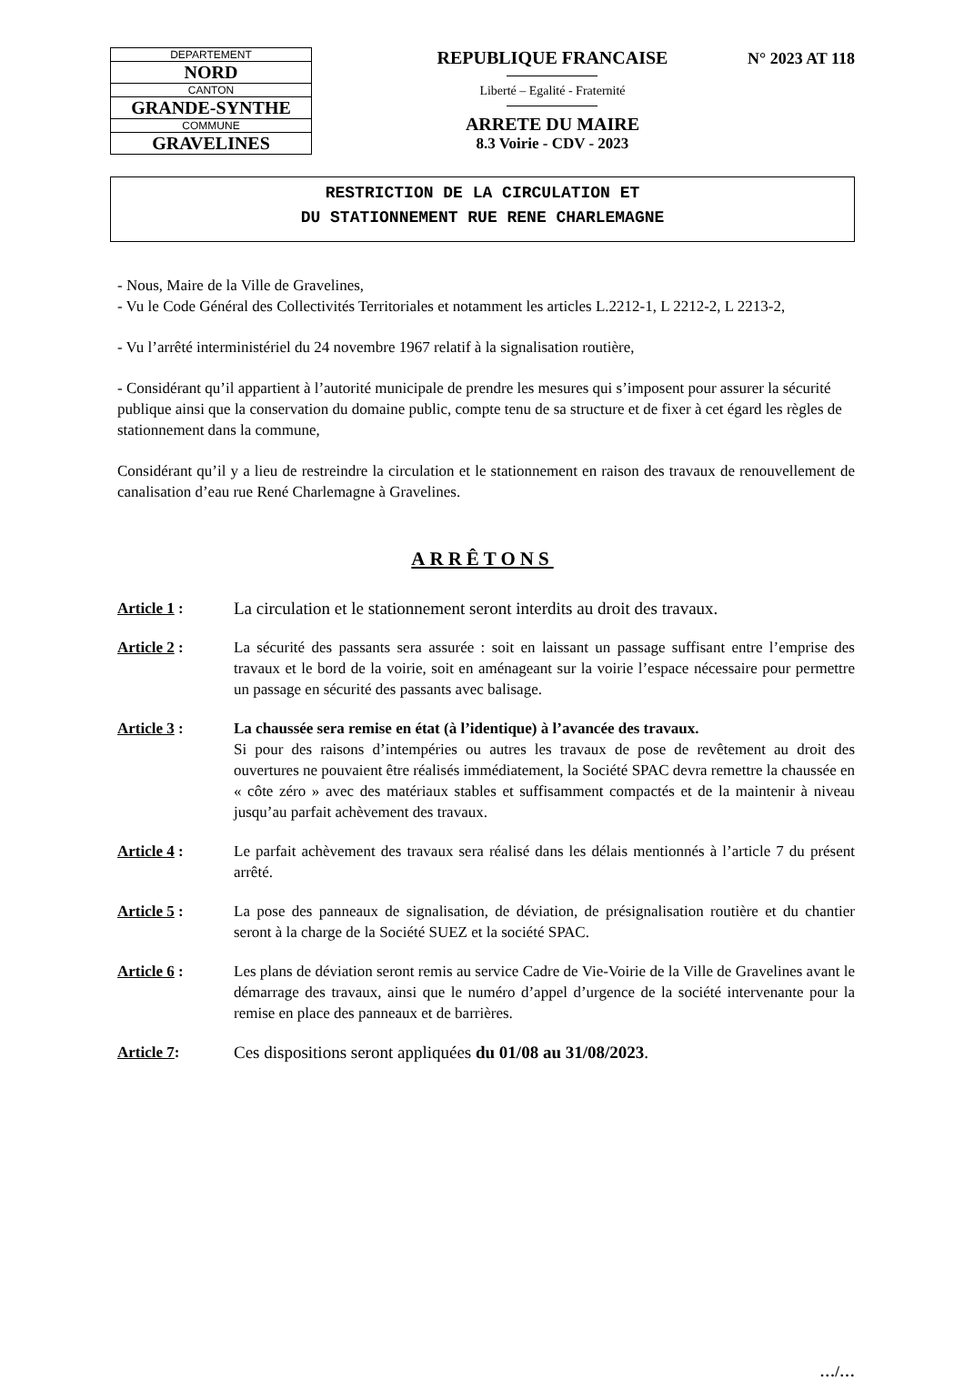| DEPARTEMENT |
| NORD |
| CANTON |
| GRANDE-SYNTHE |
| COMMUNE |
| GRAVELINES |
REPUBLIQUE FRANCAISE
Liberté – Egalité - Fraternité
ARRETE DU MAIRE
8.3 Voirie - CDV - 2023
N° 2023 AT 118
RESTRICTION DE LA CIRCULATION ET
DU STATIONNEMENT RUE RENE CHARLEMAGNE
- Nous, Maire de la Ville de Gravelines,
- Vu le Code Général des Collectivités Territoriales et notamment les articles L.2212-1, L 2212-2, L 2213-2,
- Vu l’arrêté interministériel du 24 novembre 1967 relatif à la signalisation routière,
- Considérant qu’il appartient à l’autorité municipale de prendre les mesures qui s’imposent pour assurer la sécurité publique ainsi que la conservation du domaine public, compte tenu de sa structure et de fixer à cet égard les règles de stationnement dans la commune,
Considérant qu’il y a lieu de restreindre la circulation et le stationnement en raison des travaux de renouvellement de canalisation d’eau rue René Charlemagne à Gravelines.
ARRÊTONS
Article 1 : La circulation et le stationnement seront interdits au droit des travaux.
Article 2 : La sécurité des passants sera assurée : soit en laissant un passage suffisant entre l’emprise des travaux et le bord de la voirie, soit en aménageant sur la voirie l’espace nécessaire pour permettre un passage en sécurité des passants avec balisage.
Article 3 : La chaussée sera remise en état (à l’identique) à l’avancée des travaux.
Si pour des raisons d’intempéries ou autres les travaux de pose de revêtement au droit des ouvertures ne pouvaient être réalisés immédiatement, la Société SPAC devra remettre la chaussée en « côte zéro » avec des matériaux stables et suffisamment compactés et de la maintenir à niveau jusqu’au parfait achèvement des travaux.
Article 4 : Le parfait achèvement des travaux sera réalisé dans les délais mentionnés à l’article 7 du présent arrêté.
Article 5 : La pose des panneaux de signalisation, de déviation, de présignalisation routière et du chantier seront à la charge de la Société SUEZ et la société SPAC.
Article 6 : Les plans de déviation seront remis au service Cadre de Vie-Voirie de la Ville de Gravelines avant le démarrage des travaux, ainsi que le numéro d’appel d’urgence de la société intervenante pour la remise en place des panneaux et de barrières.
Article 7: Ces dispositions seront appliquées du 01/08 au 31/08/2023.
…/…